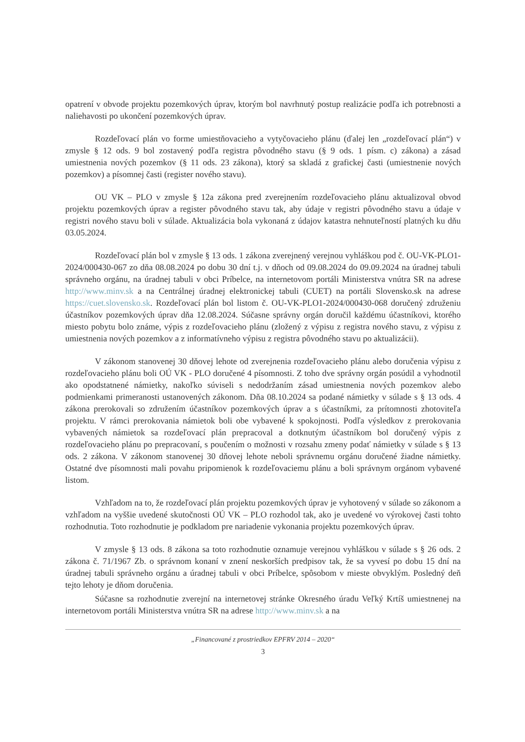opatrení v obvode projektu pozemkových úprav, ktorým bol navrhnutý postup realizácie podľa ich potrebnosti a naliehavosti po ukončení pozemkových úprav.
Rozdeľovací plán vo forme umiestňovacieho a vytyčovacieho plánu (ďalej len „rozdeľovací plán“) v zmysle § 12 ods. 9 bol zostavený podľa registra pôvodného stavu (§ 9 ods. 1 písm. c) zákona) a zásad umiestnenia nových pozemkov (§ 11 ods. 23 zákona), ktorý sa skladá z grafickej časti (umiestnenie nových pozemkov) a písomnej časti (register nového stavu).
OU VK – PLO v zmysle § 12a zákona pred zverejnením rozdeľovacieho plánu aktualizoval obvod projektu pozemkových úprav a register pôvodného stavu tak, aby údaje v registri pôvodného stavu a údaje v registri nového stavu boli v súlade. Aktualizácia bola vykonaná z údajov katastra nehnuteľností platných ku dňu 03.05.2024.
Rozdeľovací plán bol v zmysle § 13 ods. 1 zákona zverejnený verejnou vyhláškou pod č. OU-VK-PLO1-2024/000430-067 zo dňa 08.08.2024 po dobu 30 dní t.j. v dňoch od 09.08.2024 do 09.09.2024 na úradnej tabuli správneho orgánu, na úradnej tabuli v obci Príbelce, na internetovom portáli Ministerstva vnútra SR na adrese http://www.minv.sk a na Centrálnej úradnej elektronickej tabuli (CUET) na portáli Slovensko.sk na adrese https://cuet.slovensko.sk. Rozdeľovací plán bol listom č. OU-VK-PLO1-2024/000430-068 doručený združeniu účastníkov pozemkových úprav dňa 12.08.2024. Súčasne správny orgán doručil každému účastníkovi, ktorého miesto pobytu bolo známe, výpis z rozdeľovacieho plánu (zložený z výpisu z registra nového stavu, z výpisu z umiestnenia nových pozemkov a z informatívneho výpisu z registra pôvodného stavu po aktualizácii).
V zákonom stanovenej 30 dňovej lehote od zverejnenia rozdeľovacieho plánu alebo doručenia výpisu z rozdeľovacieho plánu boli OÚ VK - PLO doručené 4 písomnosti. Z toho dve správny orgán posúdil a vyhodnotil ako opodstatnené námietky, nakoľko súviseli s nedodržaním zásad umiestnenia nových pozemkov alebo podmienkami primeranosti ustanovených zákonom. Dňa 08.10.2024 sa podané námietky v súlade s § 13 ods. 4 zákona prerokovali so združením účastníkov pozemkových úprav a s účastníkmi, za prítomnosti zhotoviteľa projektu. V rámci prerokovania námietok boli obe vybavené k spokojnosti. Podľa výsledkov z prerokovania vybavených námietok sa rozdeľovací plán prepracoval a dotknutým účastníkom bol doručený výpis z rozdeľovacieho plánu po prepracovaní, s poučením o možnosti v rozsahu zmeny podať námietky v súlade s § 13 ods. 2 zákona. V zákonom stanovenej 30 dňovej lehote neboli správnemu orgánu doručené žiadne námietky. Ostatné dve písomnosti mali povahu pripomienok k rozdeľovaciemu plánu a boli správnym orgánom vybavené listom.
Vzhľadom na to, že rozdeľovací plán projektu pozemkových úprav je vyhotovený v súlade so zákonom a vzhľadom na vyššie uvedené skutočnosti OÚ VK – PLO rozhodol tak, ako je uvedené vo výrokovej časti tohto rozhodnutia. Toto rozhodnutie je podkladom pre nariadenie vykonania projektu pozemkových úprav.
V zmysle § 13 ods. 8 zákona sa toto rozhodnutie oznamuje verejnou vyhláškou v súlade s § 26 ods. 2 zákona č. 71/1967 Zb. o správnom konaní v znení neskorších predpisov tak, že sa vyvesí po dobu 15 dní na úradnej tabuli správneho orgánu a úradnej tabuli v obci Príbelce, spôsobom v mieste obvyklým. Posledný deň tejto lehoty je dňom doručenia.
Súčasne sa rozhodnutie zverejní na internetovej stránke Okresného úradu Veľký Krtíš umiestnenej na internetovom portáli Ministerstva vnútra SR na adrese http://www.minv.sk a na
„Financované z prostriedkov EPFRV 2014 – 2020“
3